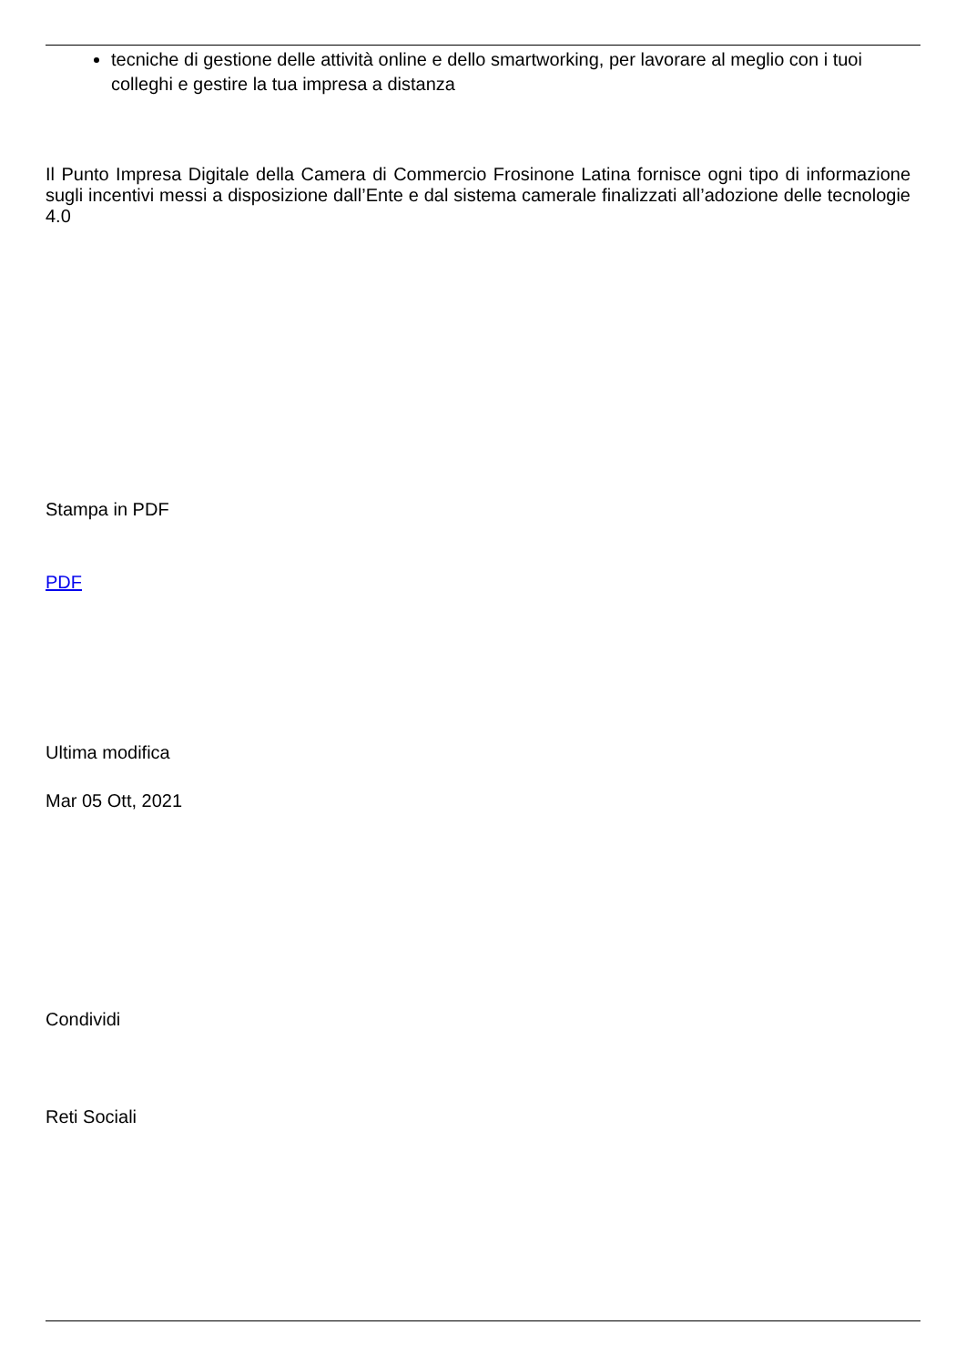tecniche di gestione delle attività online e dello smartworking, per lavorare al meglio con i tuoi colleghi e gestire la tua impresa a distanza
Il Punto Impresa Digitale della Camera di Commercio Frosinone Latina fornisce ogni tipo di informazione sugli incentivi messi a disposizione dall’Ente e dal sistema camerale finalizzati all’adozione delle tecnologie 4.0
Stampa in PDF
PDF
Ultima modifica
Mar 05 Ott, 2021
Condividi
Reti Sociali